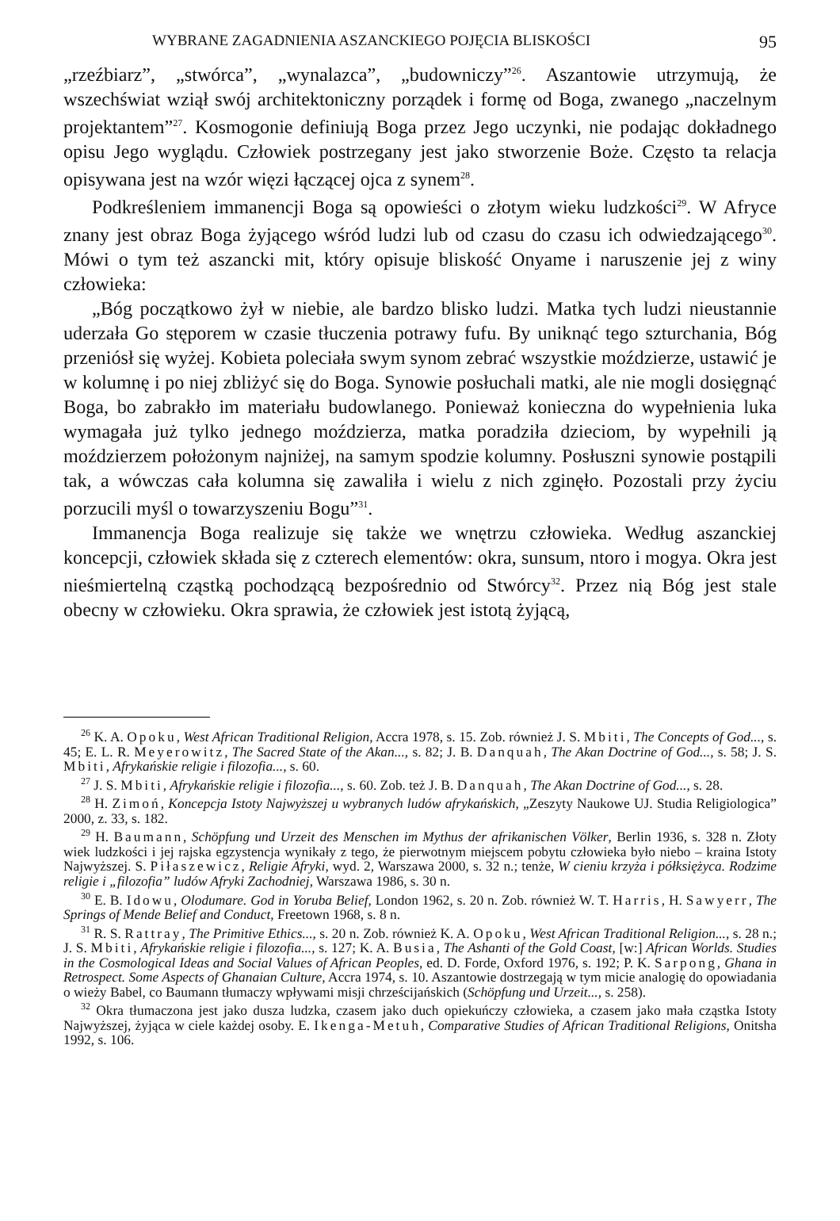WYBRANE ZAGADNIENIA ASZANCKIEGO POJĘCIA BLISKOŚCI 95
„rzeźbiarz”, „stwórca”, „wynalazca”, „budowniczy”<sup>26</sup>. Aszantowie utrzymują, że wszechświat wziął swój architektoniczny porządek i formę od Boga, zwanego „naczelnym projektantem”<sup>27</sup>. Kosmogonie definiują Boga przez Jego uczynki, nie podając dokładnego opisu Jego wyglądu. Człowiek postrzegany jest jako stworzenie Boże. Często ta relacja opisywana jest na wzór więzi łączącej ojca z synem<sup>28</sup>.
Podkreśleniem immanencji Boga są opowieści o złotym wieku ludzkości<sup>29</sup>. W Afryce znany jest obraz Boga żyjącego wśród ludzi lub od czasu do czasu ich odwiedzającego<sup>30</sup>. Mówi o tym też aszancki mit, który opisuje bliskość Onyame i naruszenie jej z winy człowieka:
„Bóg początkowo żył w niebie, ale bardzo blisko ludzi. Matka tych ludzi nieustannie uderzała Go stęporem w czasie tłuczenia potrawy fufu. By uniknąć tego szturchania, Bóg przeniósł się wyżej. Kobieta poleciała swym synom zebrać wszystkie moździerze, ustawić je w kolumnę i po niej zbliżyć się do Boga. Synowie posłuchali matki, ale nie mogli dosięgnąć Boga, bo zabrakło im materiału budowlanego. Ponieważ konieczna do wypełnienia luka wymagała już tylko jednego moździerza, matka poradziła dzieciom, by wypełnili ją moździerzem położonym najniżej, na samym spodzie kolumny. Posłuszni synowie postąpili tak, a wówczas cała kolumna się zawaliła i wielu z nich zginęło. Pozostali przy życiu porzucili myśl o towarzyszeniu Bogu”<sup>31</sup>.
Immanencja Boga realizuje się także we wnętrzu człowieka. Według aszanckiej koncepcji, człowiek składa się z czterech elementów: okra, sunsum, ntoro i mogya. Okra jest nieśmiertelną cząstką pochodzącą bezpośrednio od Stwórcy<sup>32</sup>. Przez nią Bóg jest stale obecny w człowieku. Okra sprawia, że człowiek jest istotą żyjącą,
<sup>26</sup> K. A. Opoku, West African Traditional Religion, Accra 1978, s. 15. Zob. również J. S. Mbiti, The Concepts of God..., s. 45; E. L. R. Meyerowitz, The Sacred State of the Akan..., s. 82; J. B. Danquah, The Akan Doctrine of God..., s. 58; J. S. Mbiti, Afrykańskie religie i filozofia..., s. 60.
<sup>27</sup> J. S. Mbiti, Afrykańskie religie i filozofia..., s. 60. Zob. też J. B. Danquah, The Akan Doctrine of God..., s. 28.
<sup>28</sup> H. Zimoń, Koncepcja Istoty Najwyższej u wybranych ludów afrykańskich, „Zeszyty Naukowe UJ. Studia Religiologica” 2000, z. 33, s. 182.
<sup>29</sup> H. Baumann, Schöpfung und Urzeit des Menschen im Mythus der afrikanischen Völker, Berlin 1936, s. 328 n. Złoty wiek ludzkości i jej rajska egzystencja wynikały z tego, że pierwotnym miejscem pobytu człowieka było niebo – kraina Istoty Najwyższej. S. Piłaszewicz, Religie Afryki, wyd. 2, Warszawa 2000, s. 32 n.; tenże, W cieniu krzyża i półksiężyca. Rodzime religie i „filozofia” ludów Afryki Zachodniej, Warszawa 1986, s. 30 n.
<sup>30</sup> E. B. Idowu, Olodumare. God in Yoruba Belief, London 1962, s. 20 n. Zob. również W. T. Harris, H. Sawyerr, The Springs of Mende Belief and Conduct, Freetown 1968, s. 8 n.
<sup>31</sup> R. S. Rattray, The Primitive Ethics..., s. 20 n. Zob. również K. A. Opoku, West African Traditional Religion..., s. 28 n.; J. S. Mbiti, Afrykańskie religie i filozofia..., s. 127; K. A. Busia, The Ashanti of the Gold Coast, [w:] African Worlds. Studies in the Cosmological Ideas and Social Values of African Peoples, ed. D. Forde, Oxford 1976, s. 192; P. K. Sarpong, Ghana in Retrospect. Some Aspects of Ghanaian Culture, Accra 1974, s. 10. Aszantowie dostrzegają w tym micie analogię do opowiadania o wieży Babel, co Baumann tłumaczy wpływami misji chrześcijańskich (Schöpfung und Urzeit..., s. 258).
<sup>32</sup> Okra tłumaczona jest jako dusza ludzka, czasem jako duch opiekuńczy człowieka, a czasem jako mała cząstka Istoty Najwyższej, żyjąca w ciele każdej osoby. E. Ikenga-Metuh, Comparative Studies of African Traditional Religions, Onitsha 1992, s. 106.